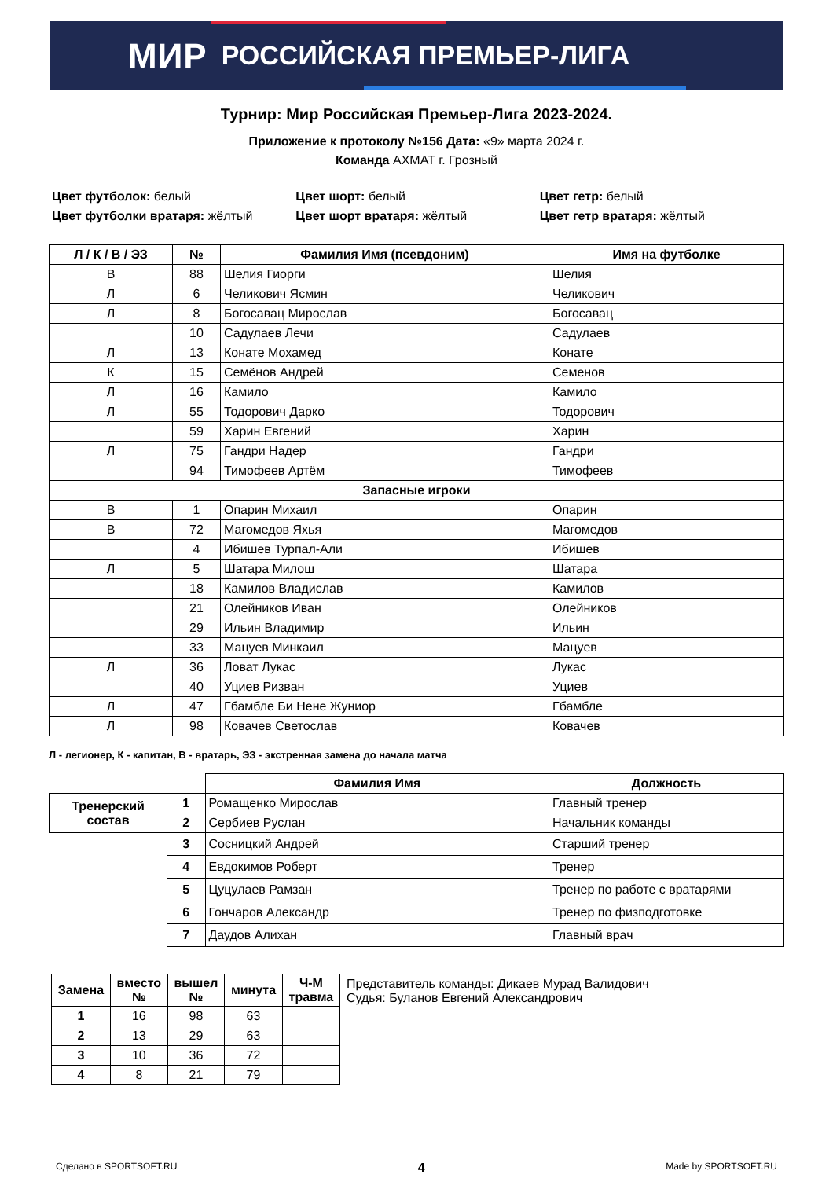МИР РОССИЙСКАЯ ПРЕМЬЕР-ЛИГА
Турнир: Мир Российская Премьер-Лига 2023-2024.
Приложение к протоколу №156 Дата: «9» марта 2024 г.
Команда АХМАТ г. Грозный
Цвет футболок: белый
Цвет футболки вратаря: жёлтый
Цвет шорт: белый
Цвет шорт вратаря: жёлтый
Цвет гетр: белый
Цвет гетр вратаря: жёлтый
| Л / К / В / ЭЗ | № | Фамилия Имя (псевдоним) | Имя на футболке |
| --- | --- | --- | --- |
| В | 88 | Шелия Гиорги | Шелия |
| Л | 6 | Челикович Ясмин | Челикович |
| Л | 8 | Богосавац Мирослав | Богосавац |
| | 10 | Садулаев Лечи | Садулаев |
| Л | 13 | Конате Мохамед | Конате |
| К | 15 | Семёнов Андрей | Семенов |
| Л | 16 | Камило | Камило |
| Л | 55 | Тодорович Дарко | Тодорович |
| | 59 | Харин Евгений | Харин |
| Л | 75 | Гандри Надер | Гандри |
| | 94 | Тимофеев Артём | Тимофеев |
| Запасные игроки | | | |
| В | 1 | Опарин Михаил | Опарин |
| В | 72 | Магомедов Яхья | Магомедов |
| | 4 | Ибишев Турпал-Али | Ибишев |
| Л | 5 | Шатара Милош | Шатара |
| | 18 | Камилов Владислав | Камилов |
| | 21 | Олейников Иван | Олейников |
| | 29 | Ильин Владимир | Ильин |
| | 33 | Мацуев Минкаил | Мацуев |
| Л | 36 | Ловат Лукас | Лукас |
| | 40 | Уциев Ризван | Уциев |
| Л | 47 | Гбамбле Би Нене Жуниор | Гбамбле |
| Л | 98 | Ковачев Светослав | Ковачев |
Л - легионер, К - капитан, В - вратарь, ЭЗ - экстренная замена до начала матча
| | | Фамилия Имя | Должность |
| Тренерский состав | 1 | Ромащенко Мирослав | Главный тренер |
| | 2 | Сербиев Руслан | Начальник команды |
| | 3 | Сосницкий Андрей | Старший тренер |
| | 4 | Евдокимов Роберт | Тренер |
| | 5 | Цуцулаев Рамзан | Тренер по работе с вратарями |
| | 6 | Гончаров Александр | Тренер по физподготовке |
| | 7 | Даудов Алихан | Главный врач |
| Замена | вместо № | вышел № | минута | Ч-М травма |
| --- | --- | --- | --- | --- |
| 1 | 16 | 98 | 63 | |
| 2 | 13 | 29 | 63 | |
| 3 | 10 | 36 | 72 | |
| 4 | 8 | 21 | 79 | |
Представитель команды: Дикаев Мурад Валидович
Судья: Буланов Евгений Александрович
Сделано в SPORTSOFT.RU 4 Made by SPORTSOFT.RU